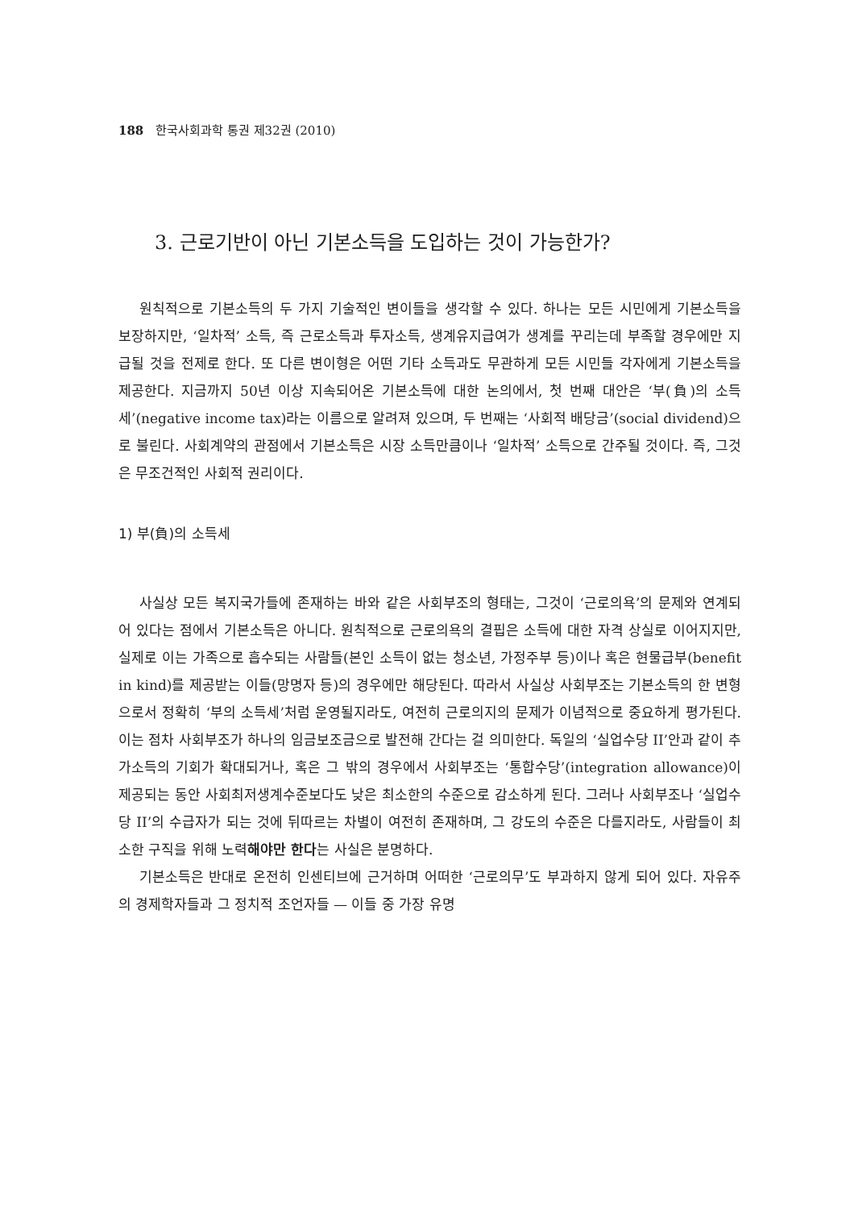188 한국사회과학 통권 제32권 (2010)
3. 근로기반이 아닌 기본소득을 도입하는 것이 가능한가?
원칙적으로 기본소득의 두 가지 기술적인 변이들을 생각할 수 있다. 하나는 모든 시민에게 기본소득을 보장하지만, ‘일차적’ 소득, 즉 근로소득과 투자소득, 생계유지급여가 생계를 꾸리는데 부족할 경우에만 지급될 것을 전제로 한다. 또 다른 변이형은 어떤 기타 소득과도 무관하게 모든 시민들 각자에게 기본소득을 제공한다. 지금까지 50년 이상 지속되어온 기본소득에 대한 논의에서, 첫 번째 대안은 ‘부(負)의 소득세’(negative income tax)라는 이름으로 알려져 있으며, 두 번째는 ‘사회적 배당금’(social dividend)으로 불린다. 사회계약의 관점에서 기본소득은 시장 소득만큼이나 ‘일차적’ 소득으로 간주될 것이다. 즉, 그것은 무조건적인 사회적 권리이다.
1) 부(負)의 소득세
사실상 모든 복지국가들에 존재하는 바와 같은 사회부조의 형태는, 그것이 ‘근로의욕’의 문제와 연계되어 있다는 점에서 기본소득은 아니다. 원칙적으로 근로의욕의 결핍은 소득에 대한 자격 상실로 이어지지만, 실제로 이는 가족으로 흡수되는 사람들(본인 소득이 없는 청소년, 가정주부 등)이나 혹은 현물급부(benefit in kind)를 제공받는 이들(망명자 등)의 경우에만 해당된다. 따라서 사실상 사회부조는 기본소득의 한 변형으로서 정확히 ‘부의 소득세’처럼 운영될지라도, 여전히 근로의지의 문제가 이념적으로 중요하게 평가된다. 이는 점차 사회부조가 하나의 임금보조금으로 발전해 간다는 걸 의미한다. 독일의 ‘실업수당 II’안과 같이 추가소득의 기회가 확대되거나, 혹은 그 밖의 경우에서 사회부조는 ‘통합수당’(integration allowance)이 제공되는 동안 사회최저생계수준보다도 낮은 최소한의 수준으로 감소하게 된다. 그러나 사회부조나 ‘실업수당 II’의 수급자가 되는 것에 뒤따르는 차별이 여전히 존재하며, 그 강도의 수준은 다를지라도, 사람들이 최소한 구직을 위해 노력해야만 한다는 사실은 분명하다.
기본소득은 반대로 온전히 인센티브에 근거하며 어떠한 ‘근로의무’도 부과하지 않게 되어 있다. 자유주의 경제학자들과 그 정치적 조언자들 — 이들 중 가장 유명